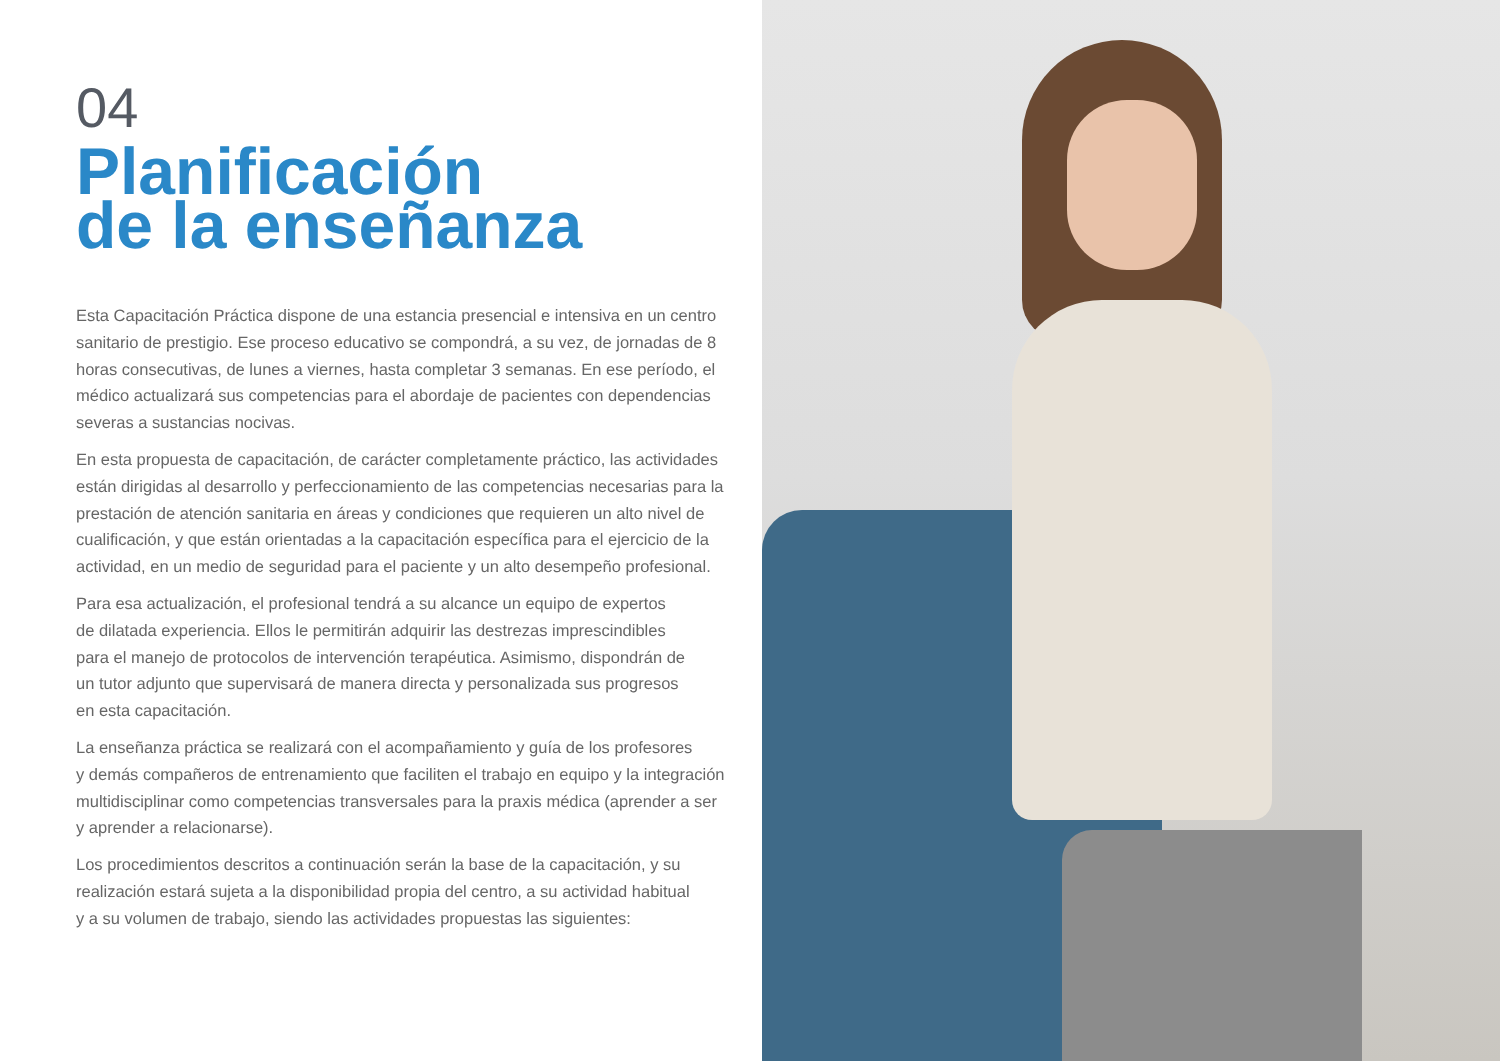04
Planificación
de la enseñanza
Esta Capacitación Práctica dispone de una estancia presencial e intensiva en un centro sanitario de prestigio. Ese proceso educativo se compondrá, a su vez, de jornadas de 8 horas consecutivas, de lunes a viernes, hasta completar 3 semanas. En ese período, el médico actualizará sus competencias para el abordaje de pacientes con dependencias severas a sustancias nocivas.
En esta propuesta de capacitación, de carácter completamente práctico, las actividades están dirigidas al desarrollo y perfeccionamiento de las competencias necesarias para la prestación de atención sanitaria en áreas y condiciones que requieren un alto nivel de cualificación, y que están orientadas a la capacitación específica para el ejercicio de la actividad, en un medio de seguridad para el paciente y un alto desempeño profesional.
Para esa actualización, el profesional tendrá a su alcance un equipo de expertos
de dilatada experiencia. Ellos le permitirán adquirir las destrezas imprescindibles
para el manejo de protocolos de intervención terapéutica. Asimismo, dispondrán de
un tutor adjunto que supervisará de manera directa y personalizada sus progresos
en esta capacitación.
La enseñanza práctica se realizará con el acompañamiento y guía de los profesores
y demás compañeros de entrenamiento que faciliten el trabajo en equipo y la integración multidisciplinar como competencias transversales para la praxis médica (aprender a ser
y aprender a relacionarse).
Los procedimientos descritos a continuación serán la base de la capacitación, y su realización estará sujeta a la disponibilidad propia del centro, a su actividad habitual
y a su volumen de trabajo, siendo las actividades propuestas las siguientes: